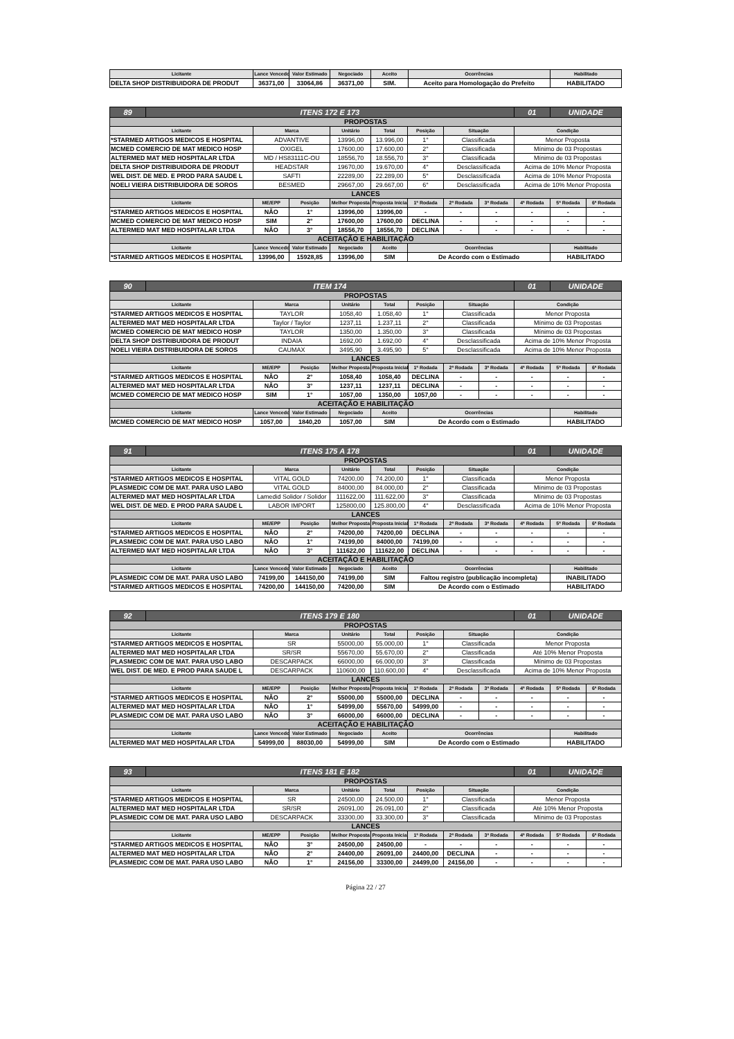| Licitante | Lance Vencedor | Valor Estimado | Negociado | Aceito | Ocorrências | Habilitado |
| --- | --- | --- | --- | --- | --- | --- |
| DELTA SHOP DISTRIBUIDORA DE PRODUT | 36371,00 | 33064,86 | 36371,00 | SIM. | Aceito para Homologação do Prefeito | HABILITADO |
| 89 | ITENS 172 E 173 | | | | | | | | 01 | UNIDADE | |
| PROPOSTAS | | | | | | | | | | | |
| Licitante | | Marca | | Unitário | Total | Posição | Situação | | Condição | | |
| *STARMED ARTIGOS MEDICOS E HOSPITAL | | ADVANTIVE | | 13996,00 | 13.996,00 | 1° | Classificada | | Menor Proposta | | |
| MCMED COMERCIO DE MAT MEDICO HOSP | | OXIGEL | | 17600,00 | 17.600,00 | 2° | Classificada | | Mínimo de 03 Propostas | | |
| ALTERMED MAT MED HOSPITALAR LTDA | | MD / HS83111C-OU | | 18556,70 | 18.556,70 | 3° | Classificada | | Mínimo de 03 Propostas | | |
| DELTA SHOP DISTRIBUIDORA DE PRODUT | | HEADSTAR | | 19670,00 | 19.670,00 | 4° | Desclassificada | | Acima de 10% Menor Proposta | | |
| WEL DIST. DE MED. E PROD PARA SAUDE L | | SAFTI | | 22289,00 | 22.289,00 | 5° | Desclassificada | | Acima de 10% Menor Proposta | | |
| NOELI VIEIRA DISTRIBUIDORA DE SOROS | | BESMED | | 29667,00 | 29.667,00 | 6° | Desclassificada | | Acima de 10% Menor Proposta | | |
| LANCES | | | | | | | | | | | |
| Licitante | | ME/EPP | Posição | Melhor Proposta | Proposta Inicial | 1ª Rodada | 2ª Rodada | 3ª Rodada | 4ª Rodada | 5ª Rodada | 6ª Rodada |
| *STARMED ARTIGOS MEDICOS E HOSPITAL | | NÃO | 1° | 13996,00 | 13996,00 | - | - | - | - | - | - |
| MCMED COMERCIO DE MAT MEDICO HOSP | | SIM | 2° | 17600,00 | 17600,00 | DECLINA | - | - | - | - | - |
| ALTERMED MAT MED HOSPITALAR LTDA | | NÃO | 3° | 18556,70 | 18556,70 | DECLINA | - | - | - | - | - |
| ACEITAÇÃO E HABILITAÇÃO | | | | | | | | | | | |
| Licitante | | Lance Vencedor | Valor Estimado | Negociado | Aceito | Ocorrências | | | | Habilitado | |
| *STARMED ARTIGOS MEDICOS E HOSPITAL | | 13996,00 | 15928,85 | 13996,00 | SIM | De Acordo com o Estimado | | | | HABILITADO | |
| 90 | ITEM 174 | | | | | | | | 01 | UNIDADE | |
| PROPOSTAS | | | | | | | | | | | |
| Licitante | | Marca | | Unitário | Total | Posição | Situação | | Condição | | |
| *STARMED ARTIGOS MEDICOS E HOSPITAL | | TAYLOR | | 1058,40 | 1.058,40 | 1° | Classificada | | Menor Proposta | | |
| ALTERMED MAT MED HOSPITALAR LTDA | | Taylor / Taylor | | 1237,11 | 1.237,11 | 2° | Classificada | | Mínimo de 03 Propostas | | |
| MCMED COMERCIO DE MAT MEDICO HOSP | | TAYLOR | | 1350,00 | 1.350,00 | 3° | Classificada | | Mínimo de 03 Propostas | | |
| DELTA SHOP DISTRIBUIDORA DE PRODUT | | INDAIA | | 1692,00 | 1.692,00 | 4° | Desclassificada | | Acima de 10% Menor Proposta | | |
| NOELI VIEIRA DISTRIBUIDORA DE SOROS | | CAUMAX | | 3495,90 | 3.495,90 | 5° | Desclassificada | | Acima de 10% Menor Proposta | | |
| LANCES | | | | | | | | | | | |
| Licitante | | ME/EPP | Posição | Melhor Proposta | Proposta Inicial | 1ª Rodada | 2ª Rodada | 3ª Rodada | 4ª Rodada | 5ª Rodada | 6ª Rodada |
| *STARMED ARTIGOS MEDICOS E HOSPITAL | | NÃO | 2° | 1058,40 | 1058,40 | DECLINA | - | - | - | - | - |
| ALTERMED MAT MED HOSPITALAR LTDA | | NÃO | 3° | 1237,11 | 1237,11 | DECLINA | - | - | - | - | - |
| MCMED COMERCIO DE MAT MEDICO HOSP | | SIM | 1° | 1057,00 | 1350,00 | 1057,00 | - | - | - | - | - |
| ACEITAÇÃO E HABILITAÇÃO | | | | | | | | | | | |
| Licitante | | Lance Vencedor | Valor Estimado | Negociado | Aceito | Ocorrências | | | | Habilitado | |
| MCMED COMERCIO DE MAT MEDICO HOSP | | 1057,00 | 1840,20 | 1057,00 | SIM | De Acordo com o Estimado | | | | HABILITADO | |
| 91 | ITENS 175 A 178 | | | | | | | | 01 | UNIDADE | |
| PROPOSTAS | | | | | | | | | | | |
| Licitante | | Marca | | Unitário | Total | Posição | Situação | | Condição | | |
| *STARMED ARTIGOS MEDICOS E HOSPITAL | | VITAL GOLD | | 74200,00 | 74.200,00 | 1° | Classificada | | Menor Proposta | | |
| PLASMEDIC COM DE MAT. PARA USO LABO | | VITAL GOLD | | 84000,00 | 84.000,00 | 2° | Classificada | | Mínimo de 03 Propostas | | |
| ALTERMED MAT MED HOSPITALAR LTDA | | Lamedid Solidor / Solidor | | 111622,00 | 111.622,00 | 3° | Classificada | | Mínimo de 03 Propostas | | |
| WEL DIST. DE MED. E PROD PARA SAUDE L | | LABOR IMPORT | | 125800,00 | 125.800,00 | 4° | Desclassificada | | Acima de 10% Menor Proposta | | |
| LANCES | | | | | | | | | | | |
| Licitante | | ME/EPP | Posição | Melhor Proposta | Proposta Inicial | 1ª Rodada | 2ª Rodada | 3ª Rodada | 4ª Rodada | 5ª Rodada | 6ª Rodada |
| *STARMED ARTIGOS MEDICOS E HOSPITAL | | NÃO | 2° | 74200,00 | 74200,00 | DECLINA | - | - | - | - | - |
| PLASMEDIC COM DE MAT. PARA USO LABO | | NÃO | 1° | 74199,00 | 84000,00 | 74199,00 | - | - | - | - | - |
| ALTERMED MAT MED HOSPITALAR LTDA | | NÃO | 3° | 111622,00 | 111622,00 | DECLINA | - | - | - | - | - |
| ACEITAÇÃO E HABILITAÇÃO | | | | | | | | | | | |
| Licitante | | Lance Vencedor | Valor Estimado | Negociado | Aceito | Ocorrências | | | | Habilitado | |
| PLASMEDIC COM DE MAT. PARA USO LABO | | 74199,00 | 144150,00 | 74199,00 | SIM | Faltou registro (publicação incompleta) | | | | INABILITADO | |
| *STARMED ARTIGOS MEDICOS E HOSPITAL | | 74200,00 | 144150,00 | 74200,00 | SIM | De Acordo com o Estimado | | | | HABILITADO | |
| 92 | ITENS 179 E 180 | | | | | | | | 01 | UNIDADE | |
| PROPOSTAS | | | | | | | | | | | |
| Licitante | | Marca | | Unitário | Total | Posição | Situação | | Condição | | |
| *STARMED ARTIGOS MEDICOS E HOSPITAL | | SR | | 55000,00 | 55.000,00 | 1° | Classificada | | Menor Proposta | | |
| ALTERMED MAT MED HOSPITALAR LTDA | | SR/SR | | 55670,00 | 55.670,00 | 2° | Classificada | | Até 10% Menor Proposta | | |
| PLASMEDIC COM DE MAT. PARA USO LABO | | DESCARPACK | | 66000,00 | 66.000,00 | 3° | Classificada | | Mínimo de 03 Propostas | | |
| WEL DIST. DE MED. E PROD PARA SAUDE L | | DESCARPACK | | 110600,00 | 110.600,00 | 4° | Desclassificada | | Acima de 10% Menor Proposta | | |
| LANCES | | | | | | | | | | | |
| Licitante | | ME/EPP | Posição | Melhor Proposta | Proposta Inicial | 1ª Rodada | 2ª Rodada | 3ª Rodada | 4ª Rodada | 5ª Rodada | 6ª Rodada |
| *STARMED ARTIGOS MEDICOS E HOSPITAL | | NÃO | 2° | 55000,00 | 55000,00 | DECLINA | - | - | - | - | - |
| ALTERMED MAT MED HOSPITALAR LTDA | | NÃO | 1° | 54999,00 | 55670,00 | 54999,00 | - | - | - | - | - |
| PLASMEDIC COM DE MAT. PARA USO LABO | | NÃO | 3° | 66000,00 | 66000,00 | DECLINA | - | - | - | - | - |
| ACEITAÇÃO E HABILITAÇÃO | | | | | | | | | | | |
| Licitante | | Lance Vencedor | Valor Estimado | Negociado | Aceito | Ocorrências | | | | Habilitado | |
| ALTERMED MAT MED HOSPITALAR LTDA | | 54999,00 | 88030,00 | 54999,00 | SIM | De Acordo com o Estimado | | | | HABILITADO | |
| 93 | ITENS 181 E 182 | | | | | | | | 01 | UNIDADE | |
| PROPOSTAS | | | | | | | | | | | |
| Licitante | | Marca | | Unitário | Total | Posição | Situação | | Condição | | |
| *STARMED ARTIGOS MEDICOS E HOSPITAL | | SR | | 24500,00 | 24.500,00 | 1° | Classificada | | Menor Proposta | | |
| ALTERMED MAT MED HOSPITALAR LTDA | | SR/SR | | 26091,00 | 26.091,00 | 2° | Classificada | | Até 10% Menor Proposta | | |
| PLASMEDIC COM DE MAT. PARA USO LABO | | DESCARPACK | | 33300,00 | 33.300,00 | 3° | Classificada | | Mínimo de 03 Propostas | | |
| LANCES | | | | | | | | | | | |
| Licitante | | ME/EPP | Posição | Melhor Proposta | Proposta Inicial | 1ª Rodada | 2ª Rodada | 3ª Rodada | 4ª Rodada | 5ª Rodada | 6ª Rodada |
| *STARMED ARTIGOS MEDICOS E HOSPITAL | | NÃO | 3° | 24500,00 | 24500,00 | - | - | - | - | - | - |
| ALTERMED MAT MED HOSPITALAR LTDA | | NÃO | 2° | 24400,00 | 26091,00 | 24400,00 | DECLINA | - | - | - | - |
| PLASMEDIC COM DE MAT. PARA USO LABO | | NÃO | 1° | 24156,00 | 33300,00 | 24499,00 | 24156,00 | - | - | - | - |
Página 22 / 27